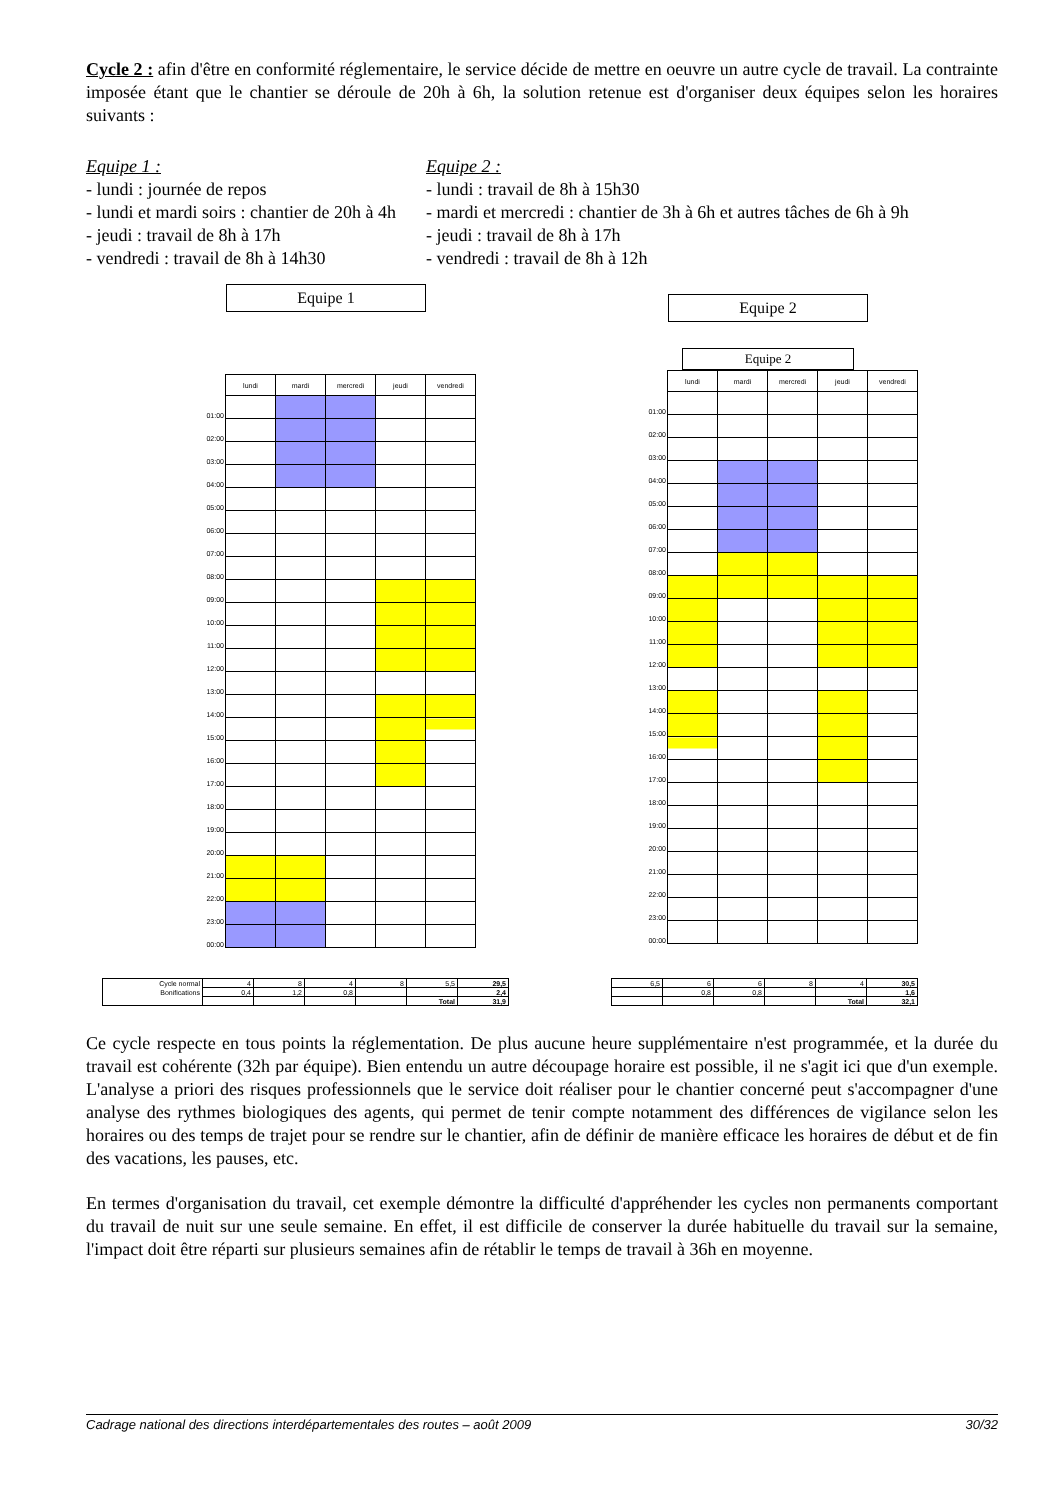Cycle 2 : afin d'être en conformité réglementaire, le service décide de mettre en oeuvre un autre cycle de travail. La contrainte imposée étant que le chantier se déroule de 20h à 6h, la solution retenue est d'organiser deux équipes selon les horaires suivants :
Equipe 1 :
- lundi : journée de repos
- lundi et mardi soirs : chantier de 20h à 4h
- jeudi : travail de 8h à 17h
- vendredi : travail de 8h à 14h30
Equipe 2 :
- lundi : travail de 8h à 15h30
- mardi et mercredi : chantier de 3h à 6h et autres tâches de 6h à 9h
- jeudi : travail de 8h à 17h
- vendredi : travail de 8h à 12h
Equipe 1
| | lundi | mardi | mercredi | jeudi | vendredi |
| --- | --- | --- | --- | --- | --- |
| 01:00 | | | | | |
| 02:00 | | | | | |
| 03:00 | | | | | |
| 04:00 | | | | | |
| 05:00 | | | | | |
| 06:00 | | | | | |
| 07:00 | | | | | |
| 08:00 | | | | | |
| 09:00 | | | | | |
| 10:00 | | | | | |
| 11:00 | | | | | |
| 12:00 | | | | | |
| 13:00 | | | | | |
| 14:00 | | | | | |
| 15:00 | | | | | |
| 16:00 | | | | | |
| 17:00 | | | | | |
| 18:00 | | | | | |
| 19:00 | | | | | |
| 20:00 | | | | | |
| 21:00 | | | | | |
| 22:00 | | | | | |
| 23:00 | | | | | |
| 00:00 | | | | | |
Equipe 2
Equipe 2
| | lundi | mardi | mercredi | jeudi | vendredi |
| --- | --- | --- | --- | --- | --- |
| 01:00 | | | | | |
| 02:00 | | | | | |
| 03:00 | | | | | |
| 04:00 | | | | | |
| 05:00 | | | | | |
| 06:00 | | | | | |
| 07:00 | | | | | |
| 08:00 | | | | | |
| 09:00 | | | | | |
| 10:00 | | | | | |
| 11:00 | | | | | |
| 12:00 | | | | | |
| 13:00 | | | | | |
| 14:00 | | | | | |
| 15:00 | | | | | |
| 16:00 | | | | | |
| 17:00 | | | | | |
| 18:00 | | | | | |
| 19:00 | | | | | |
| 20:00 | | | | | |
| 21:00 | | | | | |
| 22:00 | | | | | |
| 23:00 | | | | | |
| 00:00 | | | | | |
| Cycle normal | 4 | 8 | 4 | 8 | 5,5 | 29,5 |
| Bonifications | 0,4 | 1,2 | 0,8 | | | 2,4 |
| | | | | | Total | 31,9 |
| 6,5 | 6 | 6 | 8 | 4 | 30,5 |
| | 0,8 | 0,8 | | | 1,6 |
| | | | | Total | 32,1 |
Ce cycle respecte en tous points la réglementation. De plus aucune heure supplémentaire n'est programmée, et la durée du travail est cohérente (32h par équipe). Bien entendu un autre découpage horaire est possible, il ne s'agit ici que d'un exemple. L'analyse a priori des risques professionnels que le service doit réaliser pour le chantier concerné peut s'accompagner d'une analyse des rythmes biologiques des agents, qui permet de tenir compte notamment des différences de vigilance selon les horaires ou des temps de trajet pour se rendre sur le chantier, afin de définir de manière efficace les horaires de début et de fin des vacations, les pauses, etc.
En termes d'organisation du travail, cet exemple démontre la difficulté d'appréhender les cycles non permanents comportant du travail de nuit sur une seule semaine. En effet, il est difficile de conserver la durée habituelle du travail sur la semaine, l'impact doit être réparti sur plusieurs semaines afin de rétablir le temps de travail à 36h en moyenne.
Cadrage national des directions interdépartementales des routes – août 2009 30/32